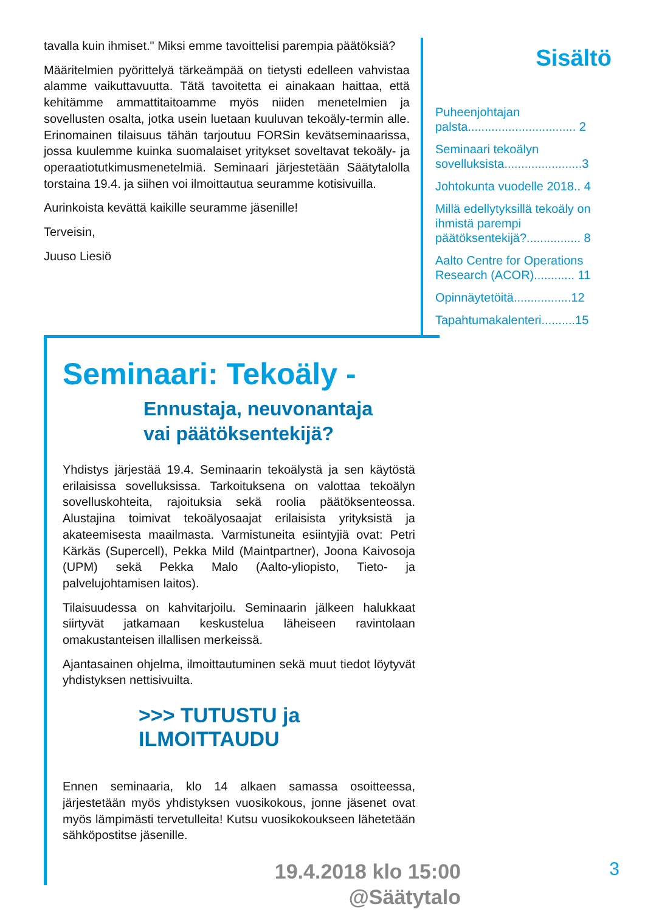tavalla kuin ihmiset." Miksi emme tavoittelisi parempia päätöksiä?
Määritelmien pyörittelyä tärkeämpää on tietysti edelleen vahvistaa alamme vaikuttavuutta. Tätä tavoitetta ei ainakaan haittaa, että kehitämme ammattitaitoamme myös niiden menetelmien ja sovellusten osalta, jotka usein luetaan kuuluvan tekoäly-termin alle. Erinomainen tilaisuus tähän tarjoutuu FORSin kevätseminaarissa, jossa kuulemme kuinka suomalaiset yritykset soveltavat tekoäly- ja operaatiotutkimusmenetelmiä. Seminaari järjestetään Säätytalolla torstaina 19.4. ja siihen voi ilmoittautua seuramme kotisivuilla.
Aurinkoista kevättä kaikille seuramme jäsenille!
Terveisin,
Juuso Liesiö
Sisältö
Puheenjohtajan palsta................................ 2
Seminaari tekoälyn sovelluksista.......................3
Johtokunta vuodelle 2018.. 4
Millä edellytyksillä tekoäly on ihmistä parempi päätöksentekijä?................ 8
Aalto Centre for Operations Research (ACOR)............ 11
Opinnäytetöitä.................12
Tapahtumakalenteri..........15
Seminaari: Tekoäly -
Ennustaja, neuvonantaja
vai päätöksentekijä?
Yhdistys järjestää 19.4. Seminaarin tekoälystä ja sen käytöstä erilaisissa sovelluksissa. Tarkoituksena on valottaa tekoälyn sovelluskohteita, rajoituksia sekä roolia päätöksenteossa. Alustajina toimivat tekoälyosaajat erilaisista yrityksistä ja akateemisesta maailmasta. Varmistuneita esiintyjiä ovat: Petri Kärkäs (Supercell), Pekka Mild (Maintpartner), Joona Kaivosoja (UPM) sekä Pekka Malo (Aalto-yliopisto, Tieto- ja palvelujohtamisen laitos).
Tilaisuudessa on kahvitarjoilu. Seminaarin jälkeen halukkaat siirtyvät jatkamaan keskustelua läheiseen ravintolaan omakustanteisen illallisen merkeissä.
Ajantasainen ohjelma, ilmoittautuminen sekä muut tiedot löytyvät yhdistyksen nettisivuilta.
>>> TUTUSTU ja ILMOITTAUDU
Ennen seminaaria, klo 14 alkaen samassa osoitteessa, järjestetään myös yhdistyksen vuosikokous, jonne jäsenet ovat myös lämpimästi tervetulleita! Kutsu vuosikokoukseen lähetetään sähköpostitse jäsenille.
19.4.2018 klo 15:00
@Säätytalo
3